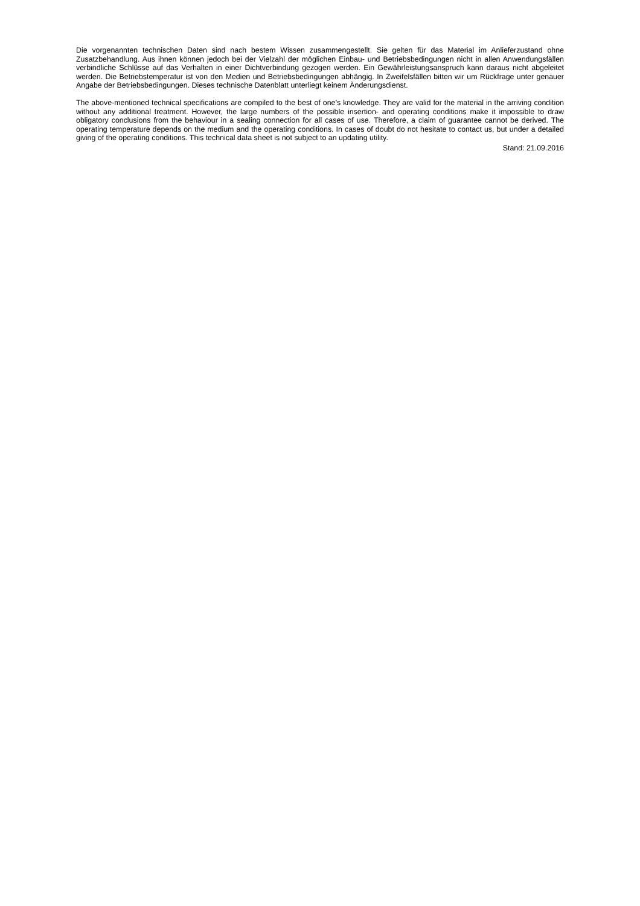Die vorgenannten technischen Daten sind nach bestem Wissen zusammengestellt. Sie gelten für das Material im Anlieferzustand ohne Zusatzbehandlung. Aus ihnen können jedoch bei der Vielzahl der möglichen Einbau- und Betriebsbedingungen nicht in allen Anwendungsfällen verbindliche Schlüsse auf das Verhalten in einer Dichtverbindung gezogen werden. Ein Gewährleistungsanspruch kann daraus nicht abgeleitet werden. Die Betriebstemperatur ist von den Medien und Betriebsbedingungen abhängig. In Zweifelsfällen bitten wir um Rückfrage unter genauer Angabe der Betriebsbedingungen. Dieses technische Datenblatt unterliegt keinem Änderungsdienst.
The above-mentioned technical specifications are compiled to the best of one’s knowledge. They are valid for the material in the arriving condition without any additional treatment. However, the large numbers of the possible insertion- and operating conditions make it impossible to draw obligatory conclusions from the behaviour in a sealing connection for all cases of use. Therefore, a claim of guarantee cannot be derived. The operating temperature depends on the medium and the operating conditions. In cases of doubt do not hesitate to contact us, but under a detailed giving of the operating conditions. This technical data sheet is not subject to an updating utility.
Stand: 21.09.2016